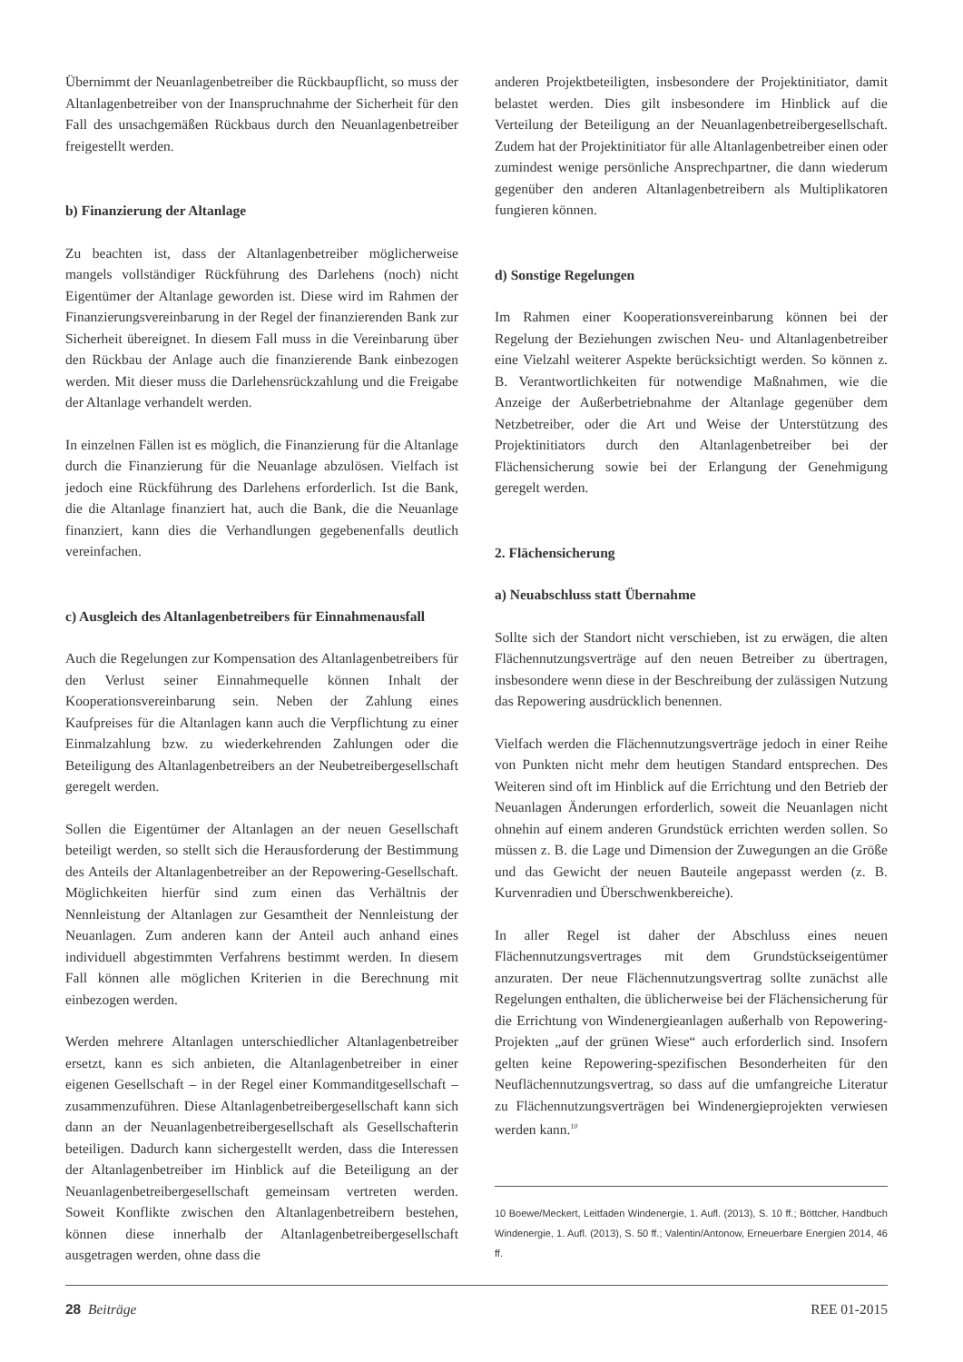Übernimmt der Neuanlagenbetreiber die Rückbaupflicht, so muss der Altanlagenbetreiber von der Inanspruchnahme der Sicherheit für den Fall des unsachgemäßen Rückbaus durch den Neuanlagenbetreiber freigestellt werden.
b) Finanzierung der Altanlage
Zu beachten ist, dass der Altanlagenbetreiber möglicherweise mangels vollständiger Rückführung des Darlehens (noch) nicht Eigentümer der Altanlage geworden ist. Diese wird im Rahmen der Finanzierungsvereinbarung in der Regel der finanzierenden Bank zur Sicherheit übereignet. In diesem Fall muss in die Vereinbarung über den Rückbau der Anlage auch die finanzierende Bank einbezogen werden. Mit dieser muss die Darlehensrückzahlung und die Freigabe der Altanlage verhandelt werden.
In einzelnen Fällen ist es möglich, die Finanzierung für die Altanlage durch die Finanzierung für die Neuanlage abzulösen. Vielfach ist jedoch eine Rückführung des Darlehens erforderlich. Ist die Bank, die die Altanlage finanziert hat, auch die Bank, die die Neuanlage finanziert, kann dies die Verhandlungen gegebenenfalls deutlich vereinfachen.
c) Ausgleich des Altanlagenbetreibers für Einnahmenausfall
Auch die Regelungen zur Kompensation des Altanlagenbetreibers für den Verlust seiner Einnahmequelle können Inhalt der Kooperationsvereinbarung sein. Neben der Zahlung eines Kaufpreises für die Altanlagen kann auch die Verpflichtung zu einer Einmalzahlung bzw. zu wiederkehrenden Zahlungen oder die Beteiligung des Altanlagenbetreibers an der Neubetreibergesellschaft geregelt werden.
Sollen die Eigentümer der Altanlagen an der neuen Gesellschaft beteiligt werden, so stellt sich die Herausforderung der Bestimmung des Anteils der Altanlagenbetreiber an der Repowering-Gesellschaft. Möglichkeiten hierfür sind zum einen das Verhältnis der Nennleistung der Altanlagen zur Gesamtheit der Nennleistung der Neuanlagen. Zum anderen kann der Anteil auch anhand eines individuell abgestimmten Verfahrens bestimmt werden. In diesem Fall können alle möglichen Kriterien in die Berechnung mit einbezogen werden.
Werden mehrere Altanlagen unterschiedlicher Altanlagenbetreiber ersetzt, kann es sich anbieten, die Altanlagenbetreiber in einer eigenen Gesellschaft – in der Regel einer Kommanditgesellschaft – zusammenzuführen. Diese Altanlagenbetreibergesellschaft kann sich dann an der Neuanlagenbetreibergesellschaft als Gesellschafterin beteiligen. Dadurch kann sichergestellt werden, dass die Interessen der Altanlagenbetreiber im Hinblick auf die Beteiligung an der Neuanlagenbetreibergesellschaft gemeinsam vertreten werden. Soweit Konflikte zwischen den Altanlagenbetreibern bestehen, können diese innerhalb der Altanlagenbetreibergesellschaft ausgetragen werden, ohne dass die
anderen Projektbeteiligten, insbesondere der Projektinitiator, damit belastet werden. Dies gilt insbesondere im Hinblick auf die Verteilung der Beteiligung an der Neuanlagenbetreibergesellschaft. Zudem hat der Projektinitiator für alle Altanlagenbetreiber einen oder zumindest wenige persönliche Ansprechpartner, die dann wiederum gegenüber den anderen Altanlagenbetreibern als Multiplikatoren fungieren können.
d) Sonstige Regelungen
Im Rahmen einer Kooperationsvereinbarung können bei der Regelung der Beziehungen zwischen Neu- und Altanlagenbetreiber eine Vielzahl weiterer Aspekte berücksichtigt werden. So können z. B. Verantwortlichkeiten für notwendige Maßnahmen, wie die Anzeige der Außerbetriebnahme der Altanlage gegenüber dem Netzbetreiber, oder die Art und Weise der Unterstützung des Projektinitiators durch den Altanlagenbetreiber bei der Flächensicherung sowie bei der Erlangung der Genehmigung geregelt werden.
2. Flächensicherung
a) Neuabschluss statt Übernahme
Sollte sich der Standort nicht verschieben, ist zu erwägen, die alten Flächennutzungsverträge auf den neuen Betreiber zu übertragen, insbesondere wenn diese in der Beschreibung der zulässigen Nutzung das Repowering ausdrücklich benennen.
Vielfach werden die Flächennutzungsverträge jedoch in einer Reihe von Punkten nicht mehr dem heutigen Standard entsprechen. Des Weiteren sind oft im Hinblick auf die Errichtung und den Betrieb der Neuanlagen Änderungen erforderlich, soweit die Neuanlagen nicht ohnehin auf einem anderen Grundstück errichten werden sollen. So müssen z. B. die Lage und Dimension der Zuwegungen an die Größe und das Gewicht der neuen Bauteile angepasst werden (z. B. Kurvenradien und Überschwenkbereiche).
In aller Regel ist daher der Abschluss eines neuen Flächennutzungsvertrages mit dem Grundstückseigentümer anzuraten. Der neue Flächennutzungsvertrag sollte zunächst alle Regelungen enthalten, die üblicherweise bei der Flächensicherung für die Errichtung von Windenergieanlagen außerhalb von Repowering-Projekten „auf der grünen Wiese“ auch erforderlich sind. Insofern gelten keine Repowering-spezifischen Besonderheiten für den Neuflächennutzungsvertrag, so dass auf die umfangreiche Literatur zu Flächennutzungsverträgen bei Windenergieprojekten verwiesen werden kann.<sup>10</sup>
10 Boewe/Meckert, Leitfaden Windenergie, 1. Aufl. (2013), S. 10 ff.; Böttcher, Handbuch Windenergie, 1. Aufl. (2013), S. 50 ff.; Valentin/Antonow, Erneuerbare Energien 2014, 46 ff.
28 Beiträge REE 01-2015